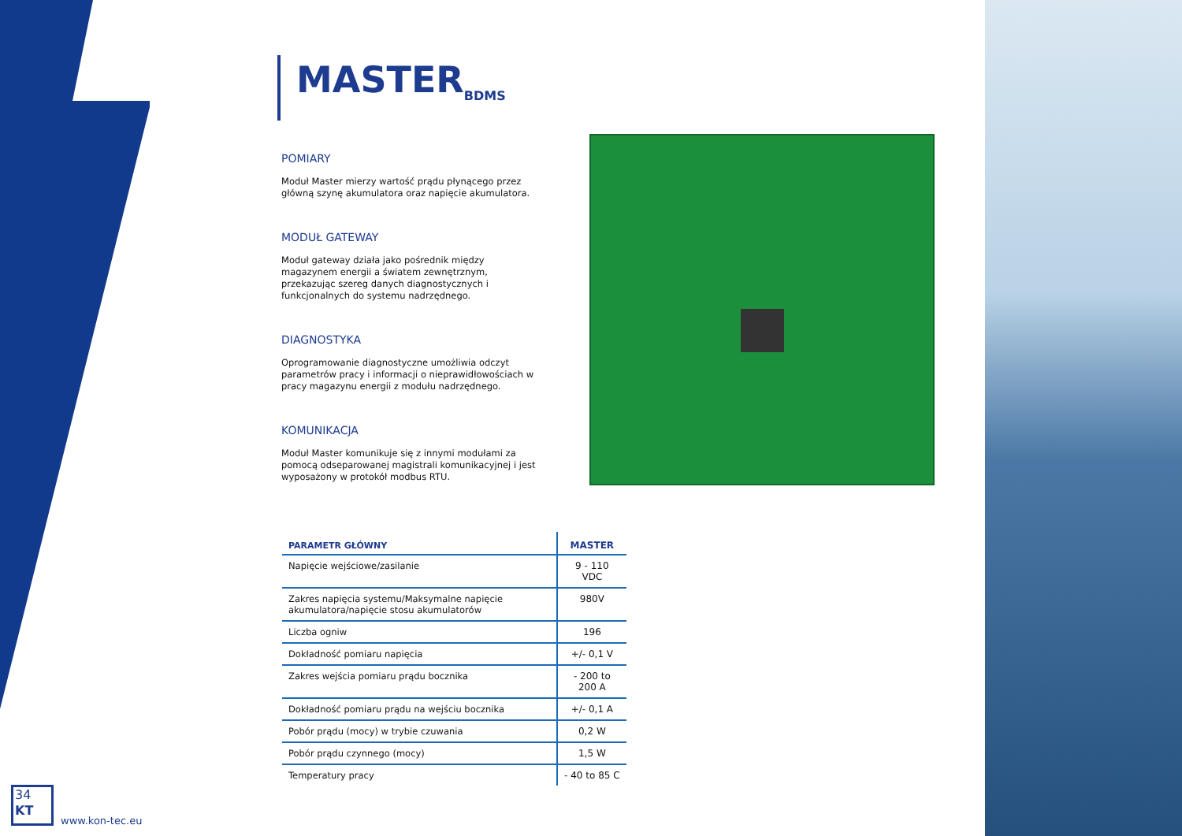MASTER<sub>BDMS</sub>
POMIARY
Moduł Master mierzy wartość prądu płynącego przez główną szynę akumulatora oraz napięcie akumulatora.
MODUŁ GATEWAY
Moduł gateway działa jako pośrednik między magazynem energii a światem zewnętrznym, przekazując szereg danych diagnostycznych i funkcjonalnych do systemu nadrzędnego.
DIAGNOSTYKA
Oprogramowanie diagnostyczne umożliwia odczyt parametrów pracy i informacji o nieprawidłowościach w pracy magazynu energii z modułu nadrzędnego.
KOMUNIKACJA
Moduł Master komunikuje się z innymi modułami za pomocą odseparowanej magistrali komunikacyjnej i jest wyposażony w protokół modbus RTU.
| PARAMETR GŁÓWNY | MASTER |
| --- | --- |
| Napięcie wejściowe/zasilanie | 9 - 110 VDC |
| Zakres napięcia systemu/Maksymalne napięcie akumulatora/napięcie stosu akumulatorów | 980V |
| Liczba ogniw | 196 |
| Dokładność pomiaru napięcia | +/- 0,1 V |
| Zakres wejścia pomiaru prądu bocznika | - 200 to 200 A |
| Dokładność pomiaru prądu na wejściu bocznika | +/- 0,1 A |
| Pobór prądu (mocy) w trybie czuwania | 0,2 W |
| Pobór prądu czynnego (mocy) | 1,5 W |
| Temperatury pracy | - 40 to 85 C |
34
KT
www.kon-tec.eu